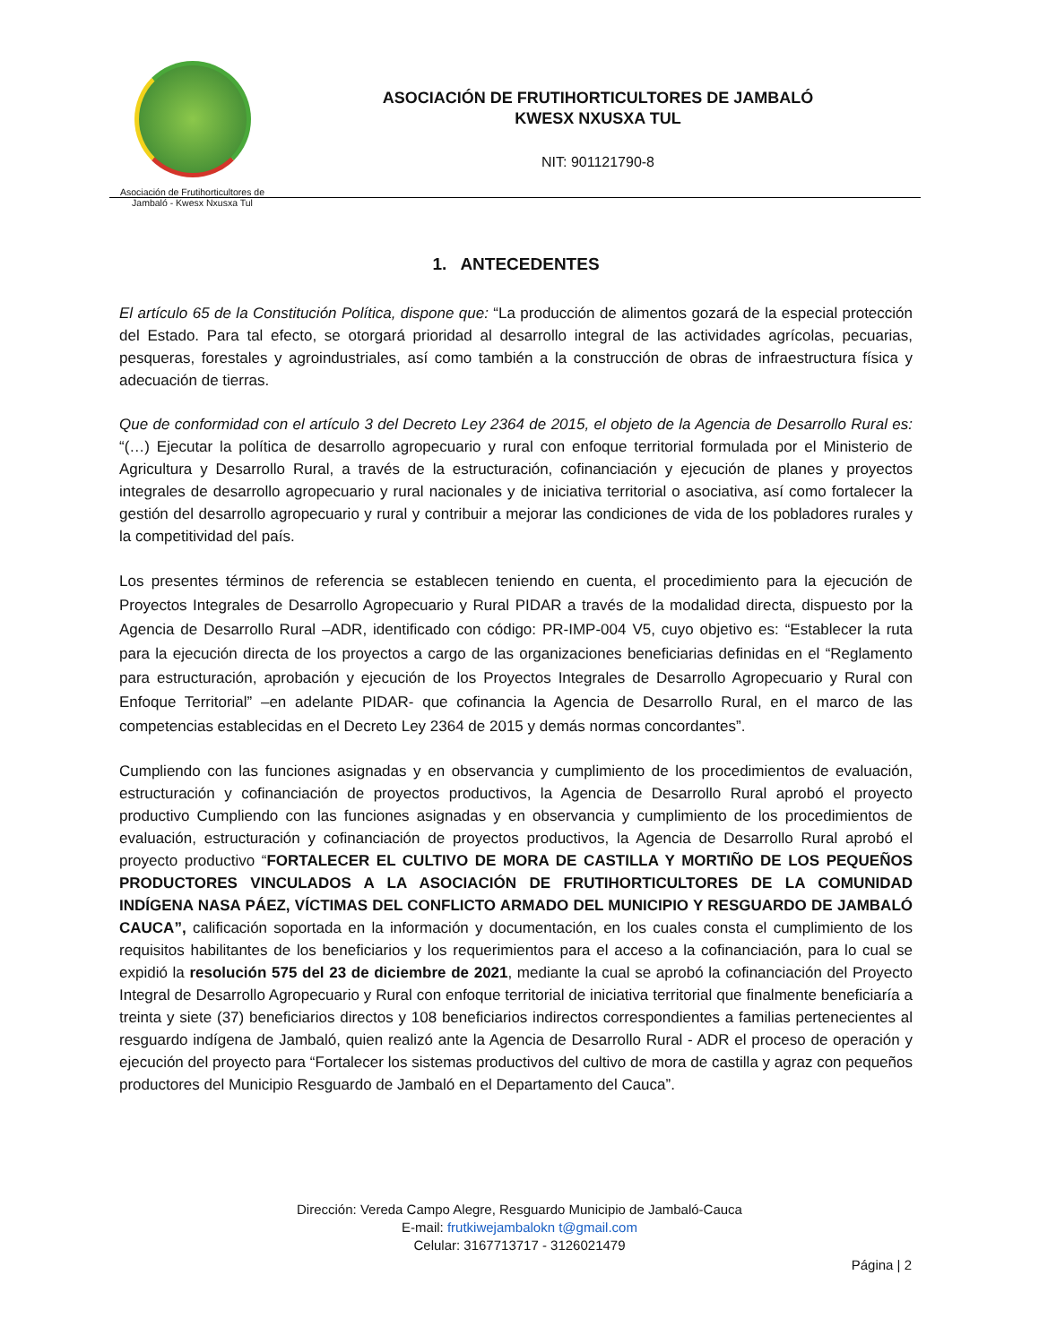Asociación de Frutihorticultores de
Jambaló - Kwesx Nxusxa Tul
ASOCIACIÓN DE FRUTIHORTICULTORES DE JAMBALÓ
KWESX NXUSXA TUL
NIT: 901121790-8
1. ANTECEDENTES
El artículo 65 de la Constitución Política, dispone que: “La producción de alimentos gozará de la especial protección del Estado. Para tal efecto, se otorgará prioridad al desarrollo integral de las actividades agrícolas, pecuarias, pesqueras, forestales y agroindustriales, así como también a la construcción de obras de infraestructura física y adecuación de tierras.
Que de conformidad con el artículo 3 del Decreto Ley 2364 de 2015, el objeto de la Agencia de Desarrollo Rural es: “(…) Ejecutar la política de desarrollo agropecuario y rural con enfoque territorial formulada por el Ministerio de Agricultura y Desarrollo Rural, a través de la estructuración, cofinanciación y ejecución de planes y proyectos integrales de desarrollo agropecuario y rural nacionales y de iniciativa territorial o asociativa, así como fortalecer la gestión del desarrollo agropecuario y rural y contribuir a mejorar las condiciones de vida de los pobladores rurales y la competitividad del país.
Los presentes términos de referencia se establecen teniendo en cuenta, el procedimiento para la ejecución de Proyectos Integrales de Desarrollo Agropecuario y Rural PIDAR a través de la modalidad directa, dispuesto por la Agencia de Desarrollo Rural –ADR, identificado con código: PR-IMP-004 V5, cuyo objetivo es: “Establecer la ruta para la ejecución directa de los proyectos a cargo de las organizaciones beneficiarias definidas en el “Reglamento para estructuración, aprobación y ejecución de los Proyectos Integrales de Desarrollo Agropecuario y Rural con Enfoque Territorial” –en adelante PIDAR- que cofinancia la Agencia de Desarrollo Rural, en el marco de las competencias establecidas en el Decreto Ley 2364 de 2015 y demás normas concordantes”.
Cumpliendo con las funciones asignadas y en observancia y cumplimiento de los procedimientos de evaluación, estructuración y cofinanciación de proyectos productivos, la Agencia de Desarrollo Rural aprobó el proyecto productivo Cumpliendo con las funciones asignadas y en observancia y cumplimiento de los procedimientos de evaluación, estructuración y cofinanciación de proyectos productivos, la Agencia de Desarrollo Rural aprobó el proyecto productivo “FORTALECER EL CULTIVO DE MORA DE CASTILLA Y MORTIÑO DE LOS PEQUEÑOS PRODUCTORES VINCULADOS A LA ASOCIACIÓN DE FRUTIHORTICULTORES DE LA COMUNIDAD INDÍGENA NASA PÁEZ, VÍCTIMAS DEL CONFLICTO ARMADO DEL MUNICIPIO Y RESGUARDO DE JAMBALÓ CAUCA”, calificación soportada en la información y documentación, en los cuales consta el cumplimiento de los requisitos habilitantes de los beneficiarios y los requerimientos para el acceso a la cofinanciación, para lo cual se expidió la resolución 575 del 23 de diciembre de 2021, mediante la cual se aprobó la cofinanciación del Proyecto Integral de Desarrollo Agropecuario y Rural con enfoque territorial de iniciativa territorial que finalmente beneficiaría a treinta y siete (37) beneficiarios directos y 108 beneficiarios indirectos correspondientes a familias pertenecientes al resguardo indígena de Jambaló, quien realizó ante la Agencia de Desarrollo Rural - ADR el proceso de operación y ejecución del proyecto para “Fortalecer los sistemas productivos del cultivo de mora de castilla y agraz con pequeños productores del Municipio Resguardo de Jambaló en el Departamento del Cauca”.
Dirección: Vereda Campo Alegre, Resguardo Municipio de Jambaló-Cauca
E-mail: frutkiwejambalokn t@gmail.com
Celular: 3167713717 - 3126021479
Página | 2